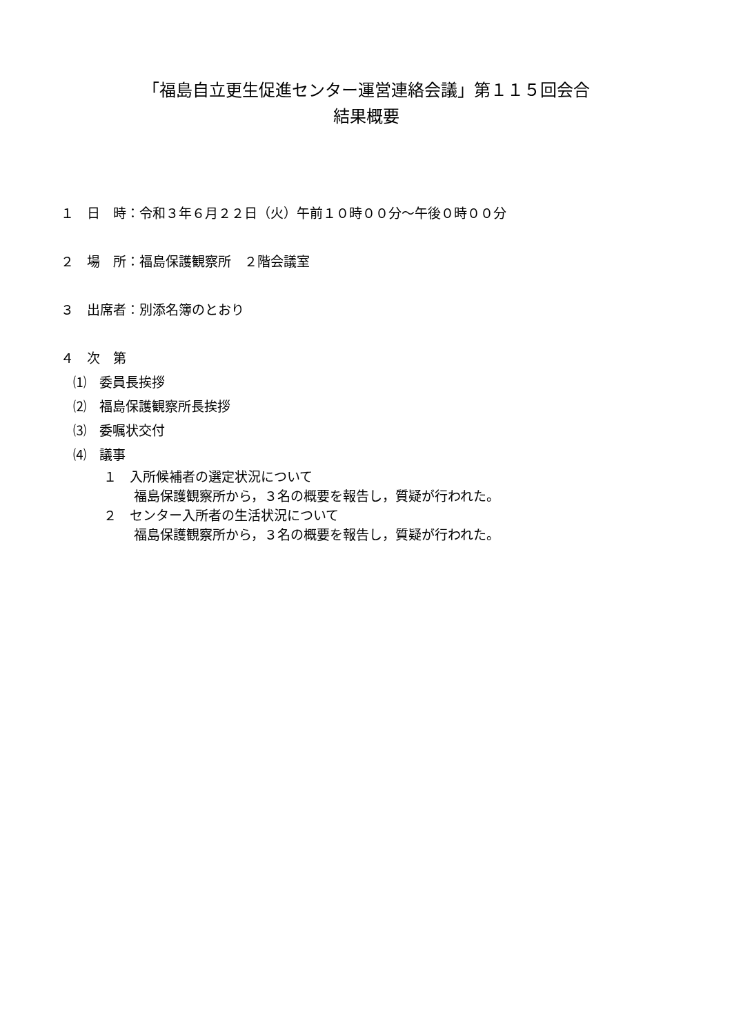「福島自立更生促進センター運営連絡会議」第１１５回会合
結果概要
１　日　時：令和３年６月２２日（火）午前１０時００分～午後０時００分
２　場　所：福島保護観察所　２階会議室
３　出席者：別添名簿のとおり
４　次　第
⑴　委員長挨拶
⑵　福島保護観察所長挨拶
⑶　委嘱状交付
⑷　議事
１　入所候補者の選定状況について
福島保護観察所から，３名の概要を報告し，質疑が行われた。
２　センター入所者の生活状況について
福島保護観察所から，３名の概要を報告し，質疑が行われた。